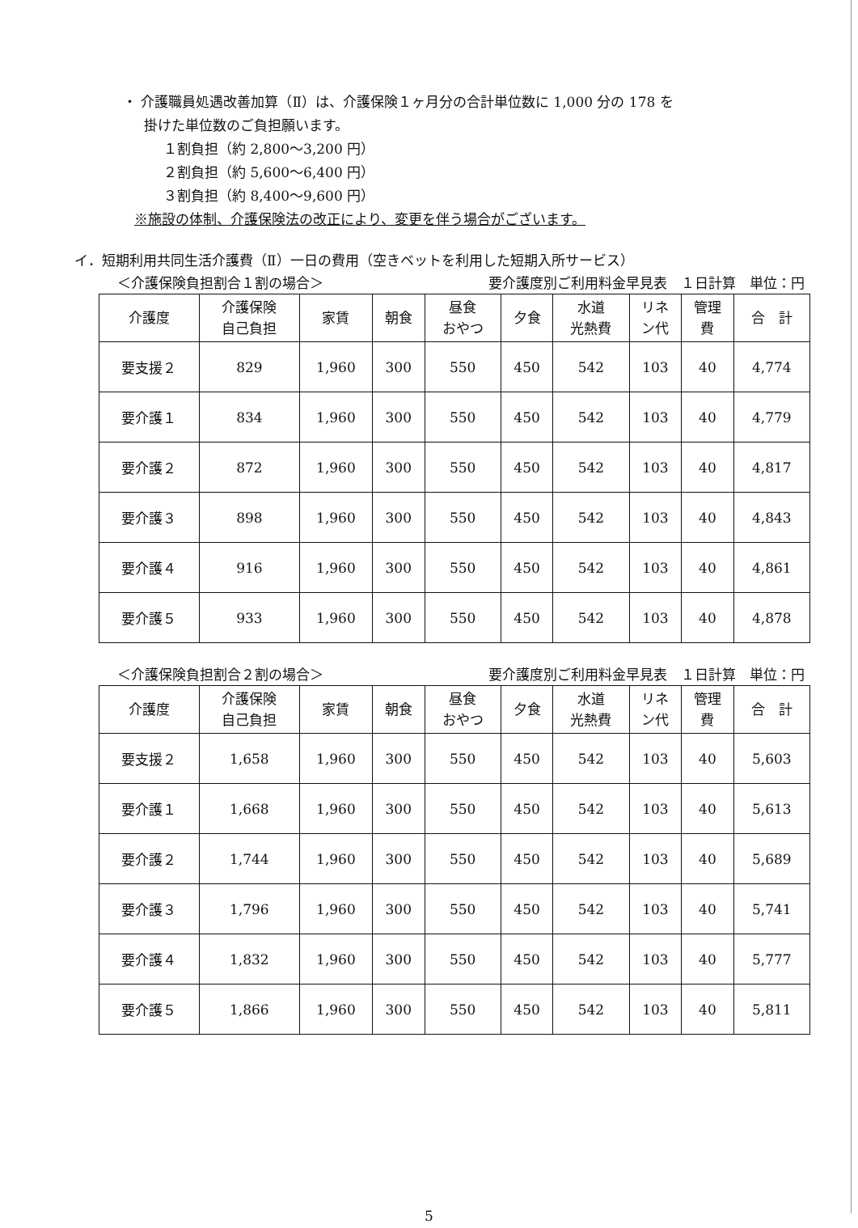・ 介護職員処遇改善加算（Ⅱ）は、介護保険１ヶ月分の合計単位数に 1,000 分の 178 を
掛けた単位数のご負担願います。
１割負担（約 2,800～3,200 円）
２割負担（約 5,600～6,400 円）
３割負担（約 8,400～9,600 円）
※施設の体制、介護保険法の改正により、変更を伴う場合がございます。
イ．短期利用共同生活介護費（Ⅱ）一日の費用（空きベットを利用した短期入所サービス）
＜介護保険負担割合１割の場合＞ 要介護度別ご利用料金早見表　１日計算　単位：円
| 介護度 | 介護保険 自己負担 | 家賃 | 朝食 | 昼食 おやつ | 夕食 | 水道 光熱費 | リネ ン代 | 管理 費 | 合 計 |
| --- | --- | --- | --- | --- | --- | --- | --- | --- | --- |
| 要支援２ | 829 | 1,960 | 300 | 550 | 450 | 542 | 103 | 40 | 4,774 |
| 要介護１ | 834 | 1,960 | 300 | 550 | 450 | 542 | 103 | 40 | 4,779 |
| 要介護２ | 872 | 1,960 | 300 | 550 | 450 | 542 | 103 | 40 | 4,817 |
| 要介護３ | 898 | 1,960 | 300 | 550 | 450 | 542 | 103 | 40 | 4,843 |
| 要介護４ | 916 | 1,960 | 300 | 550 | 450 | 542 | 103 | 40 | 4,861 |
| 要介護５ | 933 | 1,960 | 300 | 550 | 450 | 542 | 103 | 40 | 4,878 |
＜介護保険負担割合２割の場合＞ 要介護度別ご利用料金早見表　１日計算　単位：円
| 介護度 | 介護保険 自己負担 | 家賃 | 朝食 | 昼食 おやつ | 夕食 | 水道 光熱費 | リネ ン代 | 管理 費 | 合 計 |
| --- | --- | --- | --- | --- | --- | --- | --- | --- | --- |
| 要支援２ | 1,658 | 1,960 | 300 | 550 | 450 | 542 | 103 | 40 | 5,603 |
| 要介護１ | 1,668 | 1,960 | 300 | 550 | 450 | 542 | 103 | 40 | 5,613 |
| 要介護２ | 1,744 | 1,960 | 300 | 550 | 450 | 542 | 103 | 40 | 5,689 |
| 要介護３ | 1,796 | 1,960 | 300 | 550 | 450 | 542 | 103 | 40 | 5,741 |
| 要介護４ | 1,832 | 1,960 | 300 | 550 | 450 | 542 | 103 | 40 | 5,777 |
| 要介護５ | 1,866 | 1,960 | 300 | 550 | 450 | 542 | 103 | 40 | 5,811 |
5